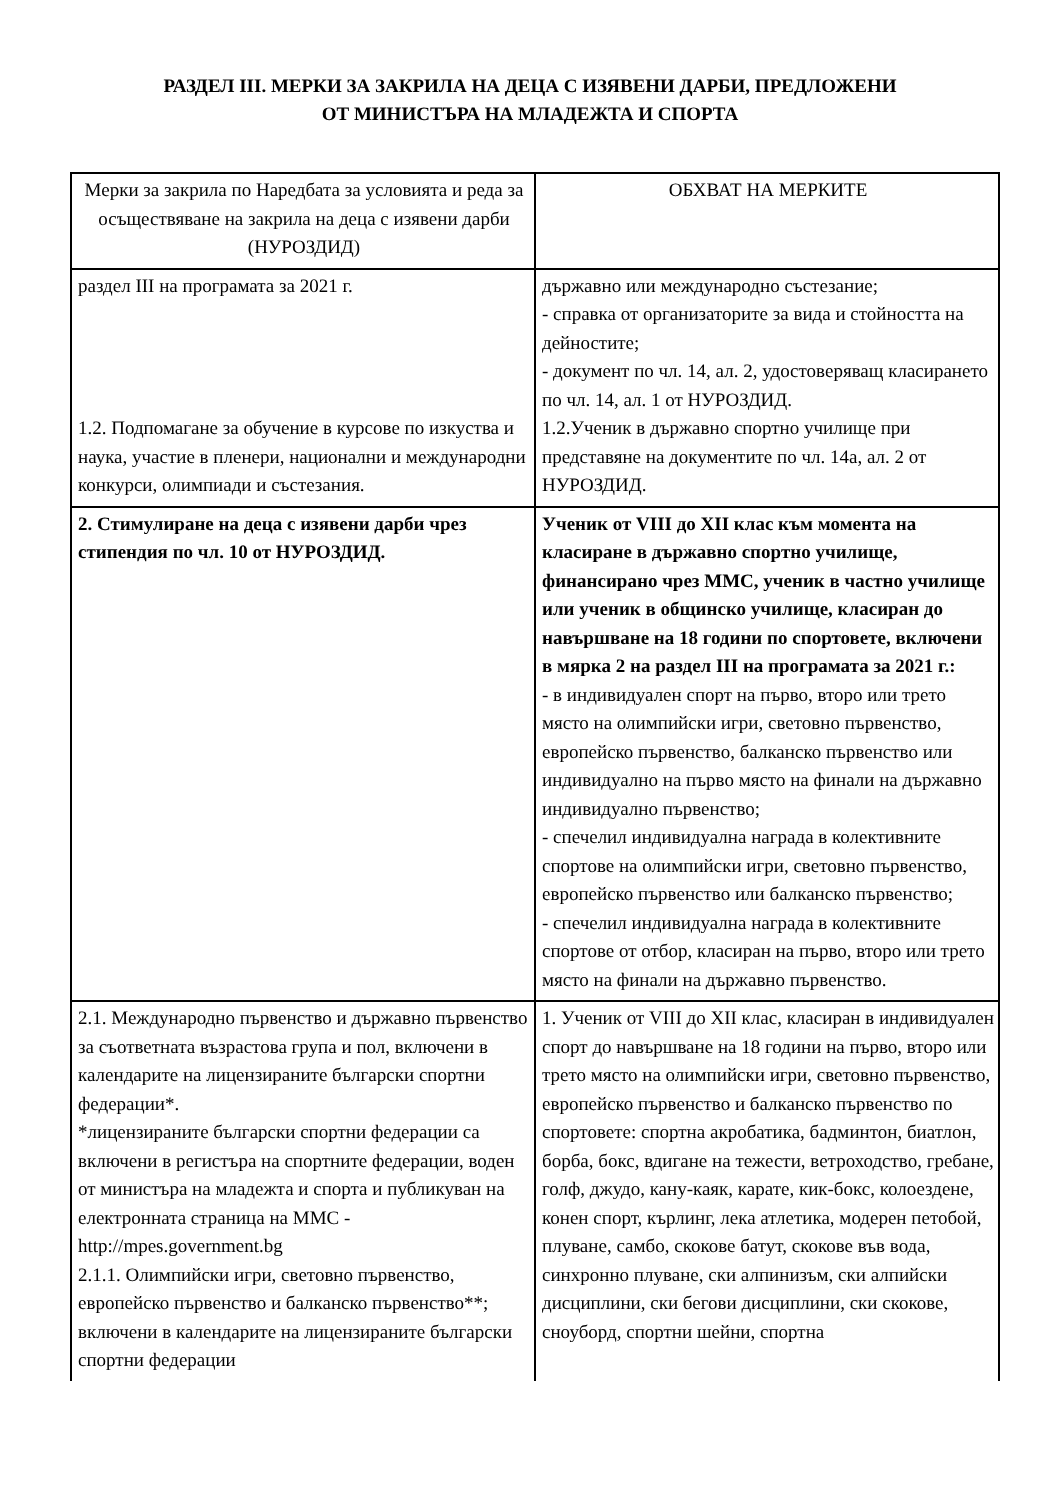РАЗДЕЛ III. МЕРКИ ЗА ЗАКРИЛА НА ДЕЦА С ИЗЯВЕНИ ДАРБИ, ПРЕДЛОЖЕНИ
ОТ МИНИСТЪРА НА МЛАДЕЖТА И СПОРТА
| Мерки за закрила по Наредбата за условията и реда за осъществяване на закрила на деца с изявени дарби (НУРОЗДИД) | ОБХВАТ НА МЕРКИТЕ |
| --- | --- |
| раздел III на програмата за 2021 г. 1.2. Подпомагане за обучение в курсове по изкуства и наука, участие в пленери, национални и международни конкурси, олимпиади и състезания. | държавно или международно състезание; - справка от организаторите за вида и стойността на дейностите; - документ по чл. 14, ал. 2, удостоверяващ класирането по чл. 14, ал. 1 от НУРОЗДИД. 1.2.Ученик в държавно спортно училище при представяне на документите по чл. 14а, ал. 2 от НУРОЗДИД. |
| 2. Стимулиране на деца с изявени дарби чрез стипендия по чл. 10 от НУРОЗДИД. | Ученик от VIII до XII клас към момента на класиране в държавно спортно училище, финансирано чрез ММС, ученик в частно училище или ученик в общинско училище, класиран до навършване на 18 години по спортовете, включени в мярка 2 на раздел III на програмата за 2021 г.: - в индивидуален спорт на първо, второ или трето място на олимпийски игри, световно първенство, европейско първенство, балканско първенство или индивидуално на първо място на финали на държавно индивидуално първенство; - спечелил индивидуална награда в колективните спортове на олимпийски игри, световно първенство, европейско първенство или балканско първенство; - спечелил индивидуална награда в колективните спортове от отбор, класиран на първо, второ или трето място на финали на държавно първенство. |
| 2.1. Международно първенство и държавно първенство за съответната възрастова група и пол, включени в календарите на лицензираните български спортни федерации*. *лицензираните български спортни федерации са включени в регистъра на спортните федерации, воден от министъра на младежта и спорта и публикуван на електронната страница на ММС - http://mpes.government.bg 2.1.1. Олимпийски игри, световно първенство, европейско първенство и балканско първенство**; включени в календарите на лицензираните български спортни федерации | 1. Ученик от VIII до XII клас, класиран в индивидуален спорт до навършване на 18 години на първо, второ или трето място на олимпийски игри, световно първенство, европейско първенство и балканско първенство по спортовете: спортна акробатика, бадминтон, биатлон, борба, бокс, вдигане на тежести, ветроходство, гребане, голф, джудо, кану-каяк, карате, кик-бокс, колоездене, конен спорт, кърлинг, лека атлетика, модерен петобой, плуване, самбо, скокове батут, скокове във вода, синхронно плуване, ски алпинизъм, ски алпийски дисциплини, ски бегови дисциплини, ски скокове, сноуборд, спортни шейни, спортна |